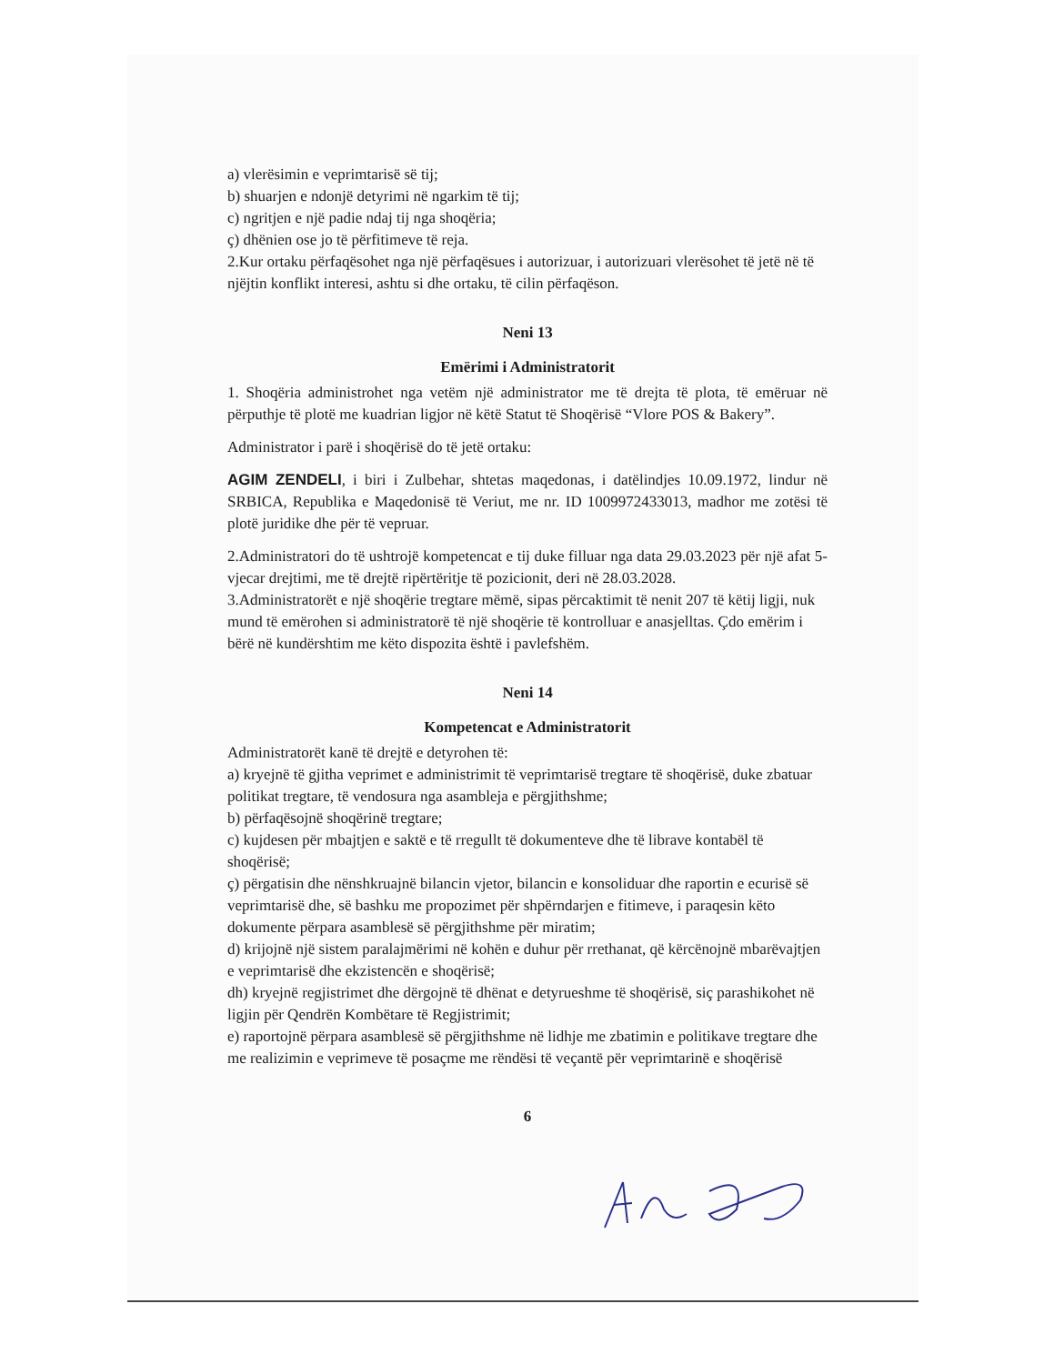a) vlerësimin e veprimtarisë së tij;
b) shuarjen e ndonjë detyrimi në ngarkim të tij;
c) ngritjen e një padie ndaj tij nga shoqëria;
ç) dhënien ose jo të përfitimeve të reja.
2.Kur ortaku përfaqësohet nga një përfaqësues i autorizuar, i autorizuari vlerësohet të jetë në të njëjtin konflikt interesi, ashtu si dhe ortaku, të cilin përfaqëson.
Neni 13
Emërimi i Administratorit
1. Shoqëria administrohet nga vetëm një administrator me të drejta të plota, të emëruar në përputhje të plotë me kuadrian ligjor në këtë Statut të Shoqërisë “Vlore POS & Bakery”.
Administrator i parë i shoqërisë do të jetë ortaku:
AGIM ZENDELI, i biri i Zulbehar, shtetas maqedonas, i datëlindjes 10.09.1972, lindur në SRBICA, Republika e Maqedonisë të Veriut, me nr. ID 1009972433013, madhor me zotësi të plotë juridike dhe për të vepruar.
2.Administratori do të ushtrojë kompetencat e tij duke filluar nga data 29.03.2023 për një afat 5-vjecar drejtimi, me të drejtë ripërtëritje të pozicionit, deri në 28.03.2028.
3.Administratorët e një shoqërie tregtare mëmë, sipas përcaktimit të nenit 207 të këtij ligji, nuk mund të emërohen si administratorë të një shoqërie të kontrolluar e anasjelltas. Çdo emërim i bërë në kundërshtim me këto dispozita është i pavlefshëm.
Neni 14
Kompetencat e Administratorit
Administratorët kanë të drejtë e detyrohen të:
a) kryejnë të gjitha veprimet e administrimit të veprimtarisë tregtare të shoqërisë, duke zbatuar politikat tregtare, të vendosura nga asambleja e përgjithshme;
b) përfaqësojnë shoqërinë tregtare;
c) kujdesen për mbajtjen e saktë e të rregullt të dokumenteve dhe të librave kontabël të shoqërisë;
ç) përgatisin dhe nënshkruajnë bilancin vjetor, bilancin e konsoliduar dhe raportin e ecurisë së veprimtarisë dhe, së bashku me propozimet për shpërndarjen e fitimeve, i paraqesin këto dokumente përpara asamblesë së përgjithshme për miratim;
d) krijojnë një sistem paralajmërimi në kohën e duhur për rrethanat, që kërcënojnë mbarëvajtjen e veprimtarisë dhe ekzistencën e shoqërisë;
dh) kryejnë regjistrimet dhe dërgojnë të dhënat e detyrueshme të shoqërisë, siç parashikohet në ligjin për Qendrën Kombëtare të Regjistrimit;
e) raportojnë përpara asamblesë së përgjithshme në lidhje me zbatimin e politikave tregtare dhe me realizimin e veprimeve të posaçme me rëndësi të veçantë për veprimtarinë e shoqërisë
6